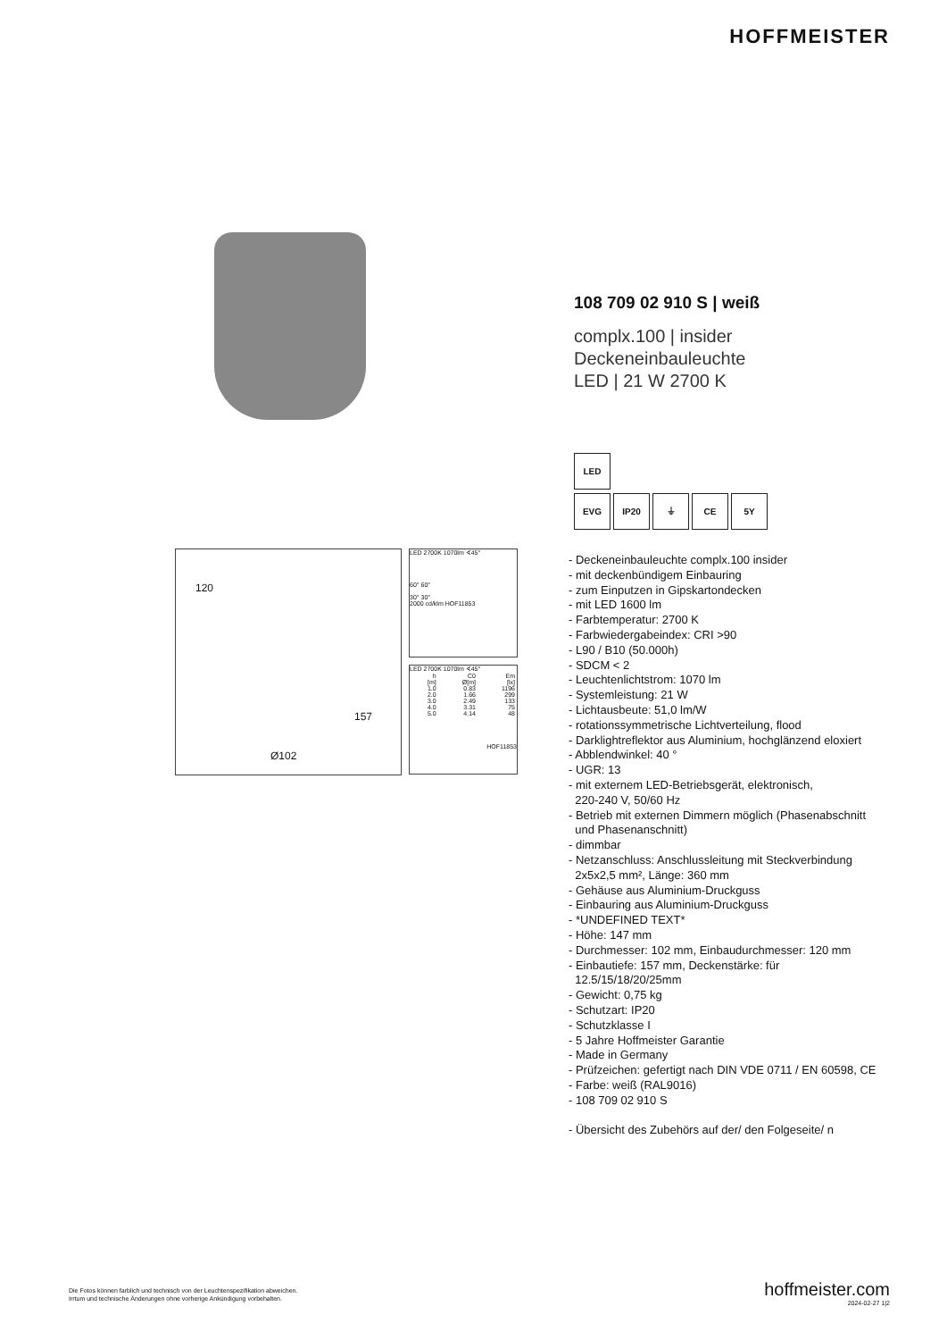HOFFMEISTER
120
157
Ø102
LED 2700K 1070lm ∢45°
60° 60°
30° 30°
2000 cd/klm HOF11853
LED 2700K 1070lm ∢45°
| h | C0 | Em |
| --- | --- | --- |
| [m] | Ø[m] | [lx] |
| 1.0 | 0.83 | 1196 |
| 2.0 | 1.66 | 299 |
| 3.0 | 2.49 | 133 |
| 4.0 | 3.31 | 75 |
| 5.0 | 4.14 | 48 |
HOF11853
108 709 02 910 S | weiß
complx.100 | insider
Deckeneinbauleuchte
LED | 21 W 2700 K
LED
EVG IP20 ⏚ CE 5Y
- Deckeneinbauleuchte complx.100 insider
- mit deckenbündigem Einbauring
- zum Einputzen in Gipskartondecken
- mit LED 1600 lm
- Farbtemperatur: 2700 K
- Farbwiedergabeindex: CRI >90
- L90 / B10 (50.000h)
- SDCM < 2
- Leuchtenlichtstrom: 1070 lm
- Systemleistung: 21 W
- Lichtausbeute: 51,0 lm/W
- rotationssymmetrische Lichtverteilung, flood
- Darklightreflektor aus Aluminium, hochglänzend eloxiert
- Abblendwinkel: 40 °
- UGR: 13
- mit externem LED-Betriebsgerät, elektronisch,
220-240 V, 50/60 Hz
- Betrieb mit externen Dimmern möglich (Phasenabschnitt
und Phasenanschnitt)
- dimmbar
- Netzanschluss: Anschlussleitung mit Steckverbindung
2x5x2,5 mm², Länge: 360 mm
- Gehäuse aus Aluminium-Druckguss
- Einbauring aus Aluminium-Druckguss
- *UNDEFINED TEXT*
- Höhe: 147 mm
- Durchmesser: 102 mm, Einbaudurchmesser: 120 mm
- Einbautiefe: 157 mm, Deckenstärke: für
12.5/15/18/20/25mm
- Gewicht: 0,75 kg
- Schutzart: IP20
- Schutzklasse I
- 5 Jahre Hoffmeister Garantie
- Made in Germany
- Prüfzeichen: gefertigt nach DIN VDE 0711 / EN 60598, CE
- Farbe: weiß (RAL9016)
- 108 709 02 910 S
- Übersicht des Zubehörs auf der/ den Folgeseite/ n
Die Fotos können farblich und technisch von der Leuchtenspezifikation abweichen.
Irrtum und technische Änderungen ohne vorherige Ankündigung vorbehalten.
hoffmeister.com
2024-02-27 1|2